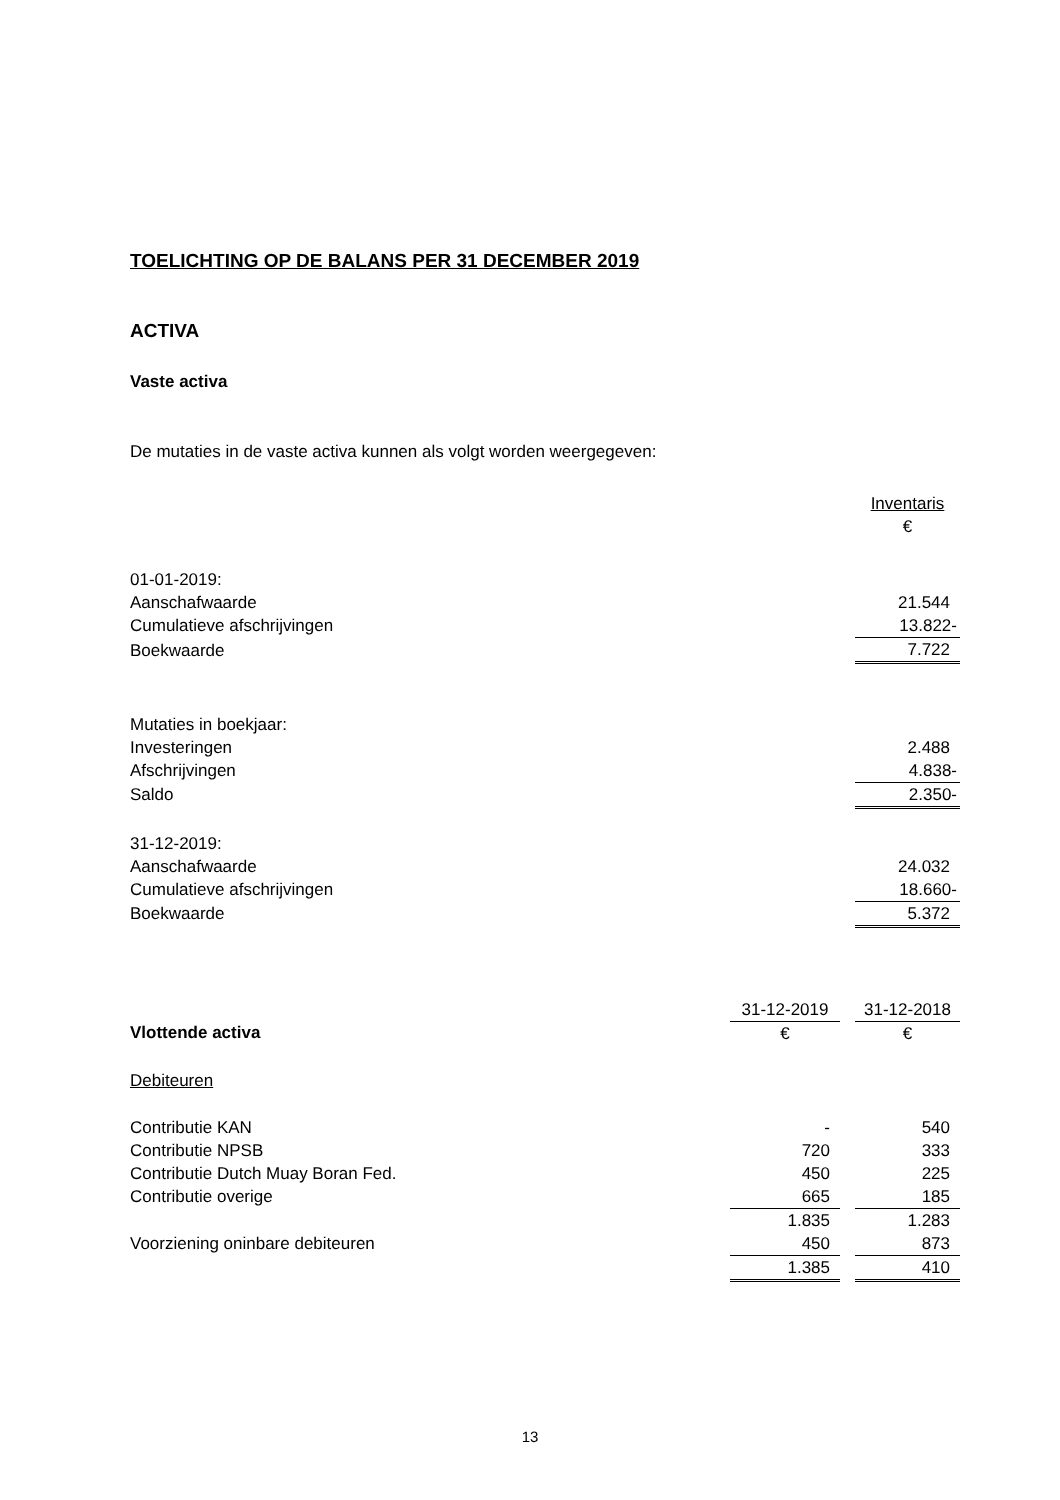TOELICHTING OP DE BALANS PER 31 DECEMBER 2019
ACTIVA
Vaste activa
De mutaties in de vaste activa kunnen als volgt worden weergegeven:
| | Inventaris |
| | € |
| 01-01-2019: | |
| Aanschafwaarde | 21.544 |
| Cumulatieve afschrijvingen | 13.822- |
| Boekwaarde | 7.722 |
| Mutaties in boekjaar: | |
| Investeringen | 2.488 |
| Afschrijvingen | 4.838- |
| Saldo | 2.350- |
| 31-12-2019: | |
| Aanschafwaarde | 24.032 |
| Cumulatieve afschrijvingen | 18.660- |
| Boekwaarde | 5.372 |
| | 31-12-2019 | | 31-12-2018 |
| Vlottende activa | € | | € |
| Debiteuren | | | |
| Contributie KAN | - | | 540 |
| Contributie NPSB | 720 | | 333 |
| Contributie Dutch Muay Boran Fed. | 450 | | 225 |
| Contributie overige | 665 | | 185 |
| | 1.835 | | 1.283 |
| Voorziening oninbare debiteuren | 450 | | 873 |
| | 1.385 | | 410 |
13